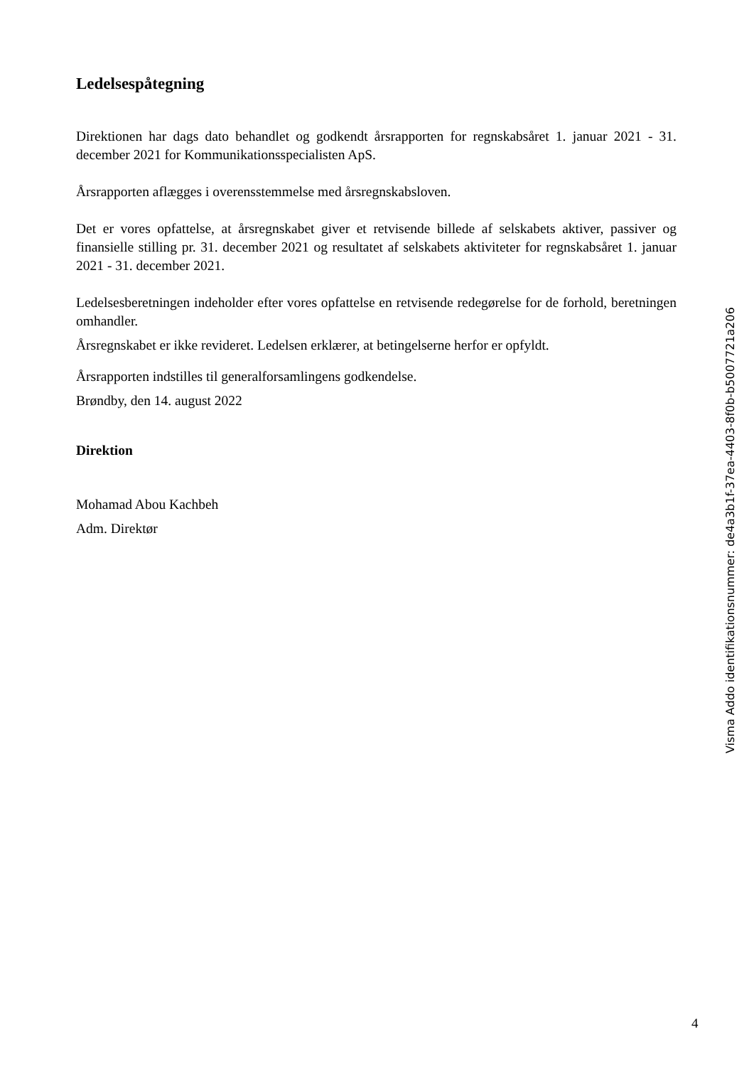Ledelsespåtegning
Direktionen har dags dato behandlet og godkendt årsrapporten for regnskabsåret 1. januar 2021 - 31. december 2021 for Kommunikationsspecialisten ApS.
Årsrapporten aflægges i overensstemmelse med årsregnskabsloven.
Det er vores opfattelse, at årsregnskabet giver et retvisende billede af selskabets aktiver, passiver og finansielle stilling pr. 31. december 2021 og resultatet af selskabets aktiviteter for regnskabsåret 1. januar 2021 - 31. december 2021.
Ledelsesberetningen indeholder efter vores opfattelse en retvisende redegørelse for de forhold, beretningen omhandler.
Årsregnskabet er ikke revideret. Ledelsen erklærer, at betingelserne herfor er opfyldt.
Årsrapporten indstilles til generalforsamlingens godkendelse.
Brøndby, den 14. august 2022
Direktion
Mohamad Abou Kachbeh
Adm. Direktør
Visma Addo identifikationsnummer: de4a3b1f-37ea-4403-8f0b-b5007721a206
4